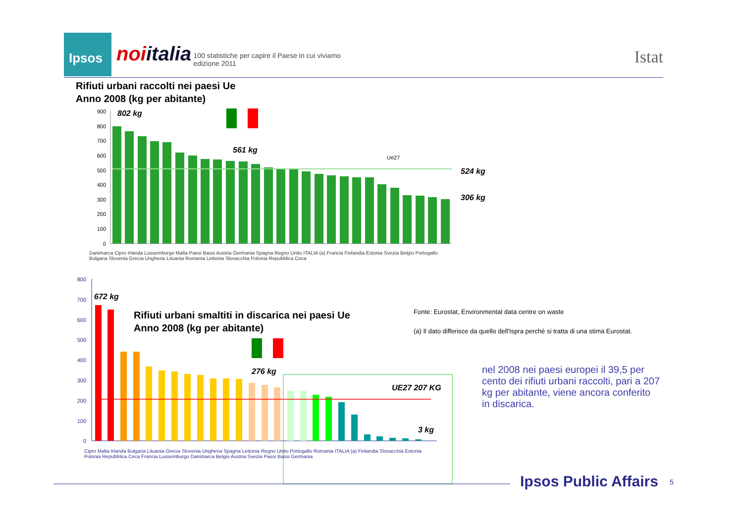Ipsos noiitalia 100 statistiche per capire il Paese in cui viviamo
edizione 2011
Istat
Rifiuti urbani raccolti nei paesi Ue
Anno 2008 (kg per abitante)
900
800
700
600
500
400
300
200
100
0
802 kg
561 kg
524 kg
306 kg
Ue27
800
700
600
500
400
300
200
100
0
672 kg
276 kg
UE27 207 KG
3 kg
Rifiuti urbani smaltiti in discarica nei paesi Ue
Anno 2008 (kg per abitante)
Fonte: Eurostat, Environmental data centre on waste
(a) Il dato differisce da quello dell'Ispra perché si tratta di una stima Eurostat.
nel 2008 nei paesi europei il 39,5 per cento dei rifiuti urbani raccolti, pari a 207 kg per abitante, viene ancora conferito in discarica.
Danimarca Cipro Irlanda Lussemburgo Malta Paesi Bassi Austria Germania Spagna Regno Unito ITALIA (a) Francia Finlandia Estonia Svezia Belgio Portogallo Bulgaria Slovenia Grecia Ungheria Lituania Romania Lettonia Slovacchia Polonia Repubblica Ceca
Cipro Malta Irlanda Bulgaria Lituania Grecia Slovenia Ungheria Spagna Lettonia Regno Unito Portogallo Romania ITALIA (a) Finlandia Slovacchia Estonia Polonia Repubblica Ceca Francia Lussemburgo Danimarca Belgio Austria Svezia Paesi Bassi Germania
Ipsos Public Affairs 5